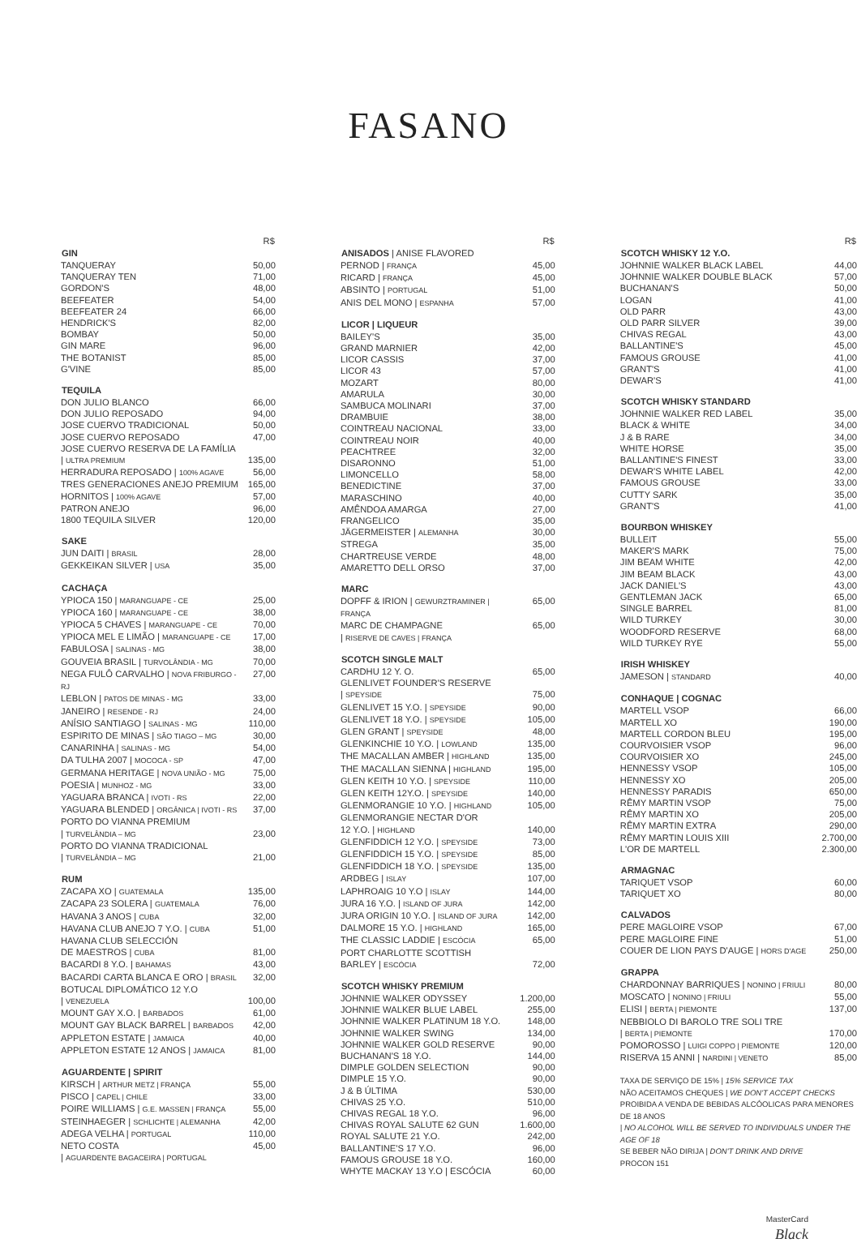FASANO
| | R$ |
| --- | --- |
| GIN | |
| TANQUERAY | 50,00 |
| TANQUERAY TEN | 71,00 |
| GORDON'S | 48,00 |
| BEEFEATER | 54,00 |
| BEEFEATER 24 | 66,00 |
| HENDRICK'S | 82,00 |
| BOMBAY | 50,00 |
| GIN MARE | 96,00 |
| THE BOTANIST | 85,00 |
| G'VINE | 85,00 |
| TEQUILA | |
| DON JULIO BLANCO | 66,00 |
| DON JULIO REPOSADO | 94,00 |
| JOSE CUERVO TRADICIONAL | 50,00 |
| JOSE CUERVO REPOSADO | 47,00 |
| JOSE CUERVO RESERVA DE LA FAMÍLIA | |
| / ULTRA PREMIUM | 135,00 |
| HERRADURA REPOSADO / 100% AGAVE | 56,00 |
| TRES GENERACIONES ANEJO PREMIUM | 165,00 |
| HORNITOS / 100% AGAVE | 57,00 |
| PATRON ANEJO | 96,00 |
| 1800 TEQUILA SILVER | 120,00 |
| SAKE | |
| JUN DAITI / BRASIL | 28,00 |
| GEKKEIKAN SILVER / USA | 35,00 |
| CACHAÇA | |
| YPIOCA 150 / MARANGUAPE - CE | 25,00 |
| YPIOCA 160 / MARANGUAPE - CE | 38,00 |
| YPIOCA 5 CHAVES / MARANGUAPE - CE | 70,00 |
| YPIOCA MEL E LIMÃO / MARANGUAPE - CE | 17,00 |
| FABULOSA / SALINAS - MG | 38,00 |
| GOUVEIA BRASIL / TURVOLÂNDIA - MG | 70,00 |
| NEGA FULÔ CARVALHO / NOVA FRIBURGO - RJ | 27,00 |
| LEBLON / PATOS DE MINAS - MG | 33,00 |
| JANEIRO / RESENDE - RJ | 24,00 |
| ANÍSIO SANTIAGO / SALINAS - MG | 110,00 |
| ESPIRITO DE MINAS / SÃO TIAGO – MG | 30,00 |
| CANARINHA / SALINAS - MG | 54,00 |
| DA TULHA 2007 / MOCOCA - SP | 47,00 |
| GERMANA HERITAGE / NOVA UNIÃO - MG | 75,00 |
| POESIA / MUNHOZ - MG | 33,00 |
| YAGUARA BRANCA / IVOTI - RS | 22,00 |
| YAGUARA BLENDED / ORGÂNICA / IVOTI - RS | 37,00 |
| PORTO DO VIANNA PREMIUM | |
| / TURVELÂNDIA – MG | 23,00 |
| PORTO DO VIANNA TRADICIONAL | |
| / TURVELÂNDIA – MG | 21,00 |
| RUM | |
| ZACAPA XO / GUATEMALA | 135,00 |
| ZACAPA 23 SOLERA / GUATEMALA | 76,00 |
| HAVANA 3 ANOS / CUBA | 32,00 |
| HAVANA CLUB ANEJO 7 Y.O. / CUBA | 51,00 |
| HAVANA CLUB SELECCIÓN | |
| DE MAESTROS / CUBA | 81,00 |
| BACARDI 8 Y.O. / BAHAMAS | 43,00 |
| BACARDI CARTA BLANCA E ORO / BRASIL | 32,00 |
| BOTUCAL DIPLOMÁTICO 12 Y.O | |
| / VENEZUELA | 100,00 |
| MOUNT GAY X.O. / BARBADOS | 61,00 |
| MOUNT GAY BLACK BARREL / BARBADOS | 42,00 |
| APPLETON ESTATE / JAMAICA | 40,00 |
| APPLETON ESTATE 12 ANOS / JAMAICA | 81,00 |
| AGUARDENTE / SPIRIT | |
| KIRSCH / ARTHUR METZ / FRANÇA | 55,00 |
| PISCO / CAPEL / CHILE | 33,00 |
| POIRE WILLIAMS / G.E. MASSEN / FRANÇA | 55,00 |
| STEINHAEGER / SCHLICHTE / ALEMANHA | 42,00 |
| ADEGA VELHA / PORTUGAL | 110,00 |
| NETO COSTA | 45,00 |
| / AGUARDENTE BAGACEIRA / PORTUGAL | |
| | R$ |
| --- | --- |
| ANISADOS / ANISE FLAVORED | |
| PERNOD / FRANÇA | 45,00 |
| RICARD / FRANÇA | 45,00 |
| ABSINTO / PORTUGAL | 51,00 |
| ANIS DEL MONO / ESPANHA | 57,00 |
| LICOR / LIQUEUR | |
| BAILEY'S | 35,00 |
| GRAND MARNIER | 42,00 |
| LICOR CASSIS | 37,00 |
| LICOR 43 | 57,00 |
| MOZART | 80,00 |
| AMARULA | 30,00 |
| SAMBUCA MOLINARI | 37,00 |
| DRAMBUIE | 38,00 |
| COINTREAU NACIONAL | 33,00 |
| COINTREAU NOIR | 40,00 |
| PEACHTREE | 32,00 |
| DISARONNO | 51,00 |
| LIMONCELLO | 58,00 |
| BENEDICTINE | 37,00 |
| MARASCHINO | 40,00 |
| AMÊNDOA AMARGA | 27,00 |
| FRANGELICO | 35,00 |
| JÄGERMEISTER / ALEMANHA | 30,00 |
| STREGA | 35,00 |
| CHARTREUSE VERDE | 48,00 |
| AMARETTO DELL ORSO | 37,00 |
| MARC | |
| DOPFF & IRION / GEWURZTRAMINER / FRANÇA | 65,00 |
| MARC DE CHAMPAGNE | 65,00 |
| / RISERVE DE CAVES / FRANÇA | |
| SCOTCH SINGLE MALT | |
| CARDHU 12 Y. O. | 65,00 |
| GLENLIVET FOUNDER'S RESERVE | |
| / SPEYSIDE | 75,00 |
| GLENLIVET 15 Y.O. / SPEYSIDE | 90,00 |
| GLENLIVET 18 Y.O. / SPEYSIDE | 105,00 |
| GLEN GRANT / SPEYSIDE | 48,00 |
| GLENKINCHIE 10 Y.O. / LOWLAND | 135,00 |
| THE MACALLAN AMBER / HIGHLAND | 135,00 |
| THE MACALLAN SIENNA / HIGHLAND | 195,00 |
| GLEN KEITH 10 Y.O. / SPEYSIDE | 110,00 |
| GLEN KEITH 12Y.O. / SPEYSIDE | 140,00 |
| GLENMORANGIE 10 Y.O. / HIGHLAND | 105,00 |
| GLENMORANGIE NECTAR D'OR | |
| 12 Y.O. / HIGHLAND | 140,00 |
| GLENFIDDICH 12 Y.O. / SPEYSIDE | 73,00 |
| GLENFIDDICH 15 Y.O. / SPEYSIDE | 85,00 |
| GLENFIDDICH 18 Y.O. / SPEYSIDE | 135,00 |
| ARDBEG / ISLAY | 107,00 |
| LAPHROAIG 10 Y.O / ISLAY | 144,00 |
| JURA 16 Y.O. / ISLAND OF JURA | 142,00 |
| JURA ORIGIN 10 Y.O. / ISLAND OF JURA | 142,00 |
| DALMORE 15 Y.O. / HIGHLAND | 165,00 |
| THE CLASSIC LADDIE / ESCÓCIA | 65,00 |
| PORT CHARLOTTE SCOTTISH | |
| BARLEY / ESCÓCIA | 72,00 |
| SCOTCH WHISKY PREMIUM | |
| JOHNNIE WALKER ODYSSEY | 1.200,00 |
| JOHNNIE WALKER BLUE LABEL | 255,00 |
| JOHNNIE WALKER PLATINUM 18 Y.O. | 148,00 |
| JOHNNIE WALKER SWING | 134,00 |
| JOHNNIE WALKER GOLD RESERVE | 90,00 |
| BUCHANAN'S 18 Y.O. | 144,00 |
| DIMPLE GOLDEN SELECTION | 90,00 |
| DIMPLE 15 Y.O. | 90,00 |
| J & B ÚLTIMA | 530,00 |
| CHIVAS 25 Y.O. | 510,00 |
| CHIVAS REGAL 18 Y.O. | 96,00 |
| CHIVAS ROYAL SALUTE 62 GUN | 1.600,00 |
| ROYAL SALUTE 21 Y.O. | 242,00 |
| BALLANTINE'S 17 Y.O. | 96,00 |
| FAMOUS GROUSE 18 Y.O. | 160,00 |
| WHYTE MACKAY 13 Y.O / ESCÓCIA | 60,00 |
| | R$ |
| --- | --- |
| SCOTCH WHISKY 12 Y.O. | |
| JOHNNIE WALKER BLACK LABEL | 44,00 |
| JOHNNIE WALKER DOUBLE BLACK | 57,00 |
| BUCHANAN'S | 50,00 |
| LOGAN | 41,00 |
| OLD PARR | 43,00 |
| OLD PARR SILVER | 39,00 |
| CHIVAS REGAL | 43,00 |
| BALLANTINE'S | 45,00 |
| FAMOUS GROUSE | 41,00 |
| GRANT'S | 41,00 |
| DEWAR'S | 41,00 |
| SCOTCH WHISKY STANDARD | |
| JOHNNIE WALKER RED LABEL | 35,00 |
| BLACK & WHITE | 34,00 |
| J & B RARE | 34,00 |
| WHITE HORSE | 35,00 |
| BALLANTINE'S FINEST | 33,00 |
| DEWAR'S WHITE LABEL | 42,00 |
| FAMOUS GROUSE | 33,00 |
| CUTTY SARK | 35,00 |
| GRANT'S | 41,00 |
| BOURBON WHISKEY | |
| BULLEIT | 55,00 |
| MAKER'S MARK | 75,00 |
| JIM BEAM WHITE | 42,00 |
| JIM BEAM BLACK | 43,00 |
| JACK DANIEL'S | 43,00 |
| GENTLEMAN JACK | 65,00 |
| SINGLE BARREL | 81,00 |
| WILD TURKEY | 30,00 |
| WOODFORD RESERVE | 68,00 |
| WILD TURKEY RYE | 55,00 |
| IRISH WHISKEY | |
| JAMESON / STANDARD | 40,00 |
| CONHAQUE / COGNAC | |
| MARTELL VSOP | 66,00 |
| MARTELL XO | 190,00 |
| MARTELL CORDON BLEU | 195,00 |
| COURVOISIER VSOP | 96,00 |
| COURVOISIER XO | 245,00 |
| HENNESSY VSOP | 105,00 |
| HENNESSY XO | 205,00 |
| HENNESSY PARADIS | 650,00 |
| RÊMY MARTIN VSOP | 75,00 |
| RÊMY MARTIN XO | 205,00 |
| RÊMY MARTIN EXTRA | 290,00 |
| RÊMY MARTIN LOUIS XIII | 2.700,00 |
| L'OR DE MARTELL | 2.300,00 |
| ARMAGNAC | |
| TARIQUET VSOP | 60,00 |
| TARIQUET XO | 80,00 |
| CALVADOS | |
| PERE MAGLOIRE VSOP | 67,00 |
| PERE MAGLOIRE FINE | 51,00 |
| COUER DE LION PAYS D'AUGE / HORS D'AGE | 250,00 |
| GRAPPA | |
| CHARDONNAY BARRIQUES / NONINO / FRIULI | 80,00 |
| MOSCATO / NONINO / FRIULI | 55,00 |
| ELISI / BERTA / PIEMONTE | 137,00 |
| NEBBIOLO DI BAROLO TRE SOLI TRE | |
| / BERTA / PIEMONTE | 170,00 |
| POMOROSSO / LUIGI COPPO / PIEMONTE | 120,00 |
| RISERVA 15 ANNI / NARDINI / VENETO | 85,00 |
TAXA DE SERVIÇO DE 15% | 15% SERVICE TAX
NÃO ACEITAMOS CHEQUES | WE DON'T ACCEPT CHECKS
PROIBIDA A VENDA DE BEBIDAS ALCÓOLICAS PARA MENORES DE 18 ANOS
| NO ALCOHOL WILL BE SERVED TO INDIVIDUALS UNDER THE AGE OF 18
SE BEBER NÃO DIRIJA | DON'T DRINK AND DRIVE
PROCON 151
MasterCard
Black